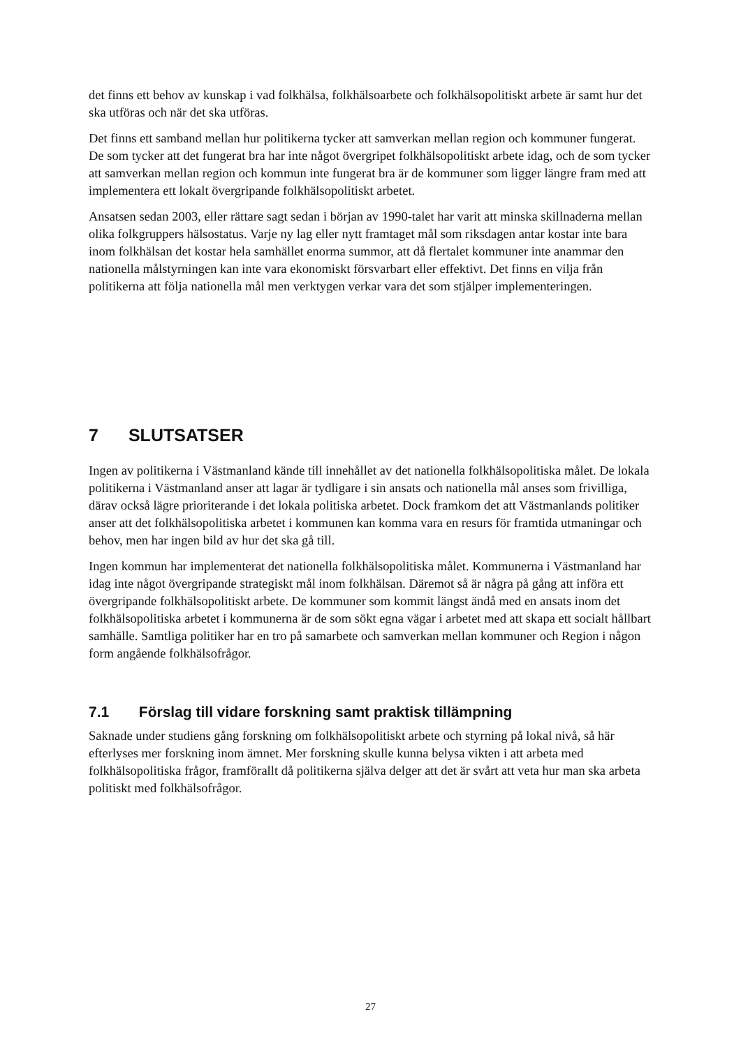det finns ett behov av kunskap i vad folkhälsa, folkhälsoarbete och folkhälsopolitiskt arbete är samt hur det ska utföras och när det ska utföras.
Det finns ett samband mellan hur politikerna tycker att samverkan mellan region och kommuner fungerat. De som tycker att det fungerat bra har inte något övergripet folkhälsopolitiskt arbete idag, och de som tycker att samverkan mellan region och kommun inte fungerat bra är de kommuner som ligger längre fram med att implementera ett lokalt övergripande folkhälsopolitiskt arbetet.
Ansatsen sedan 2003, eller rättare sagt sedan i början av 1990-talet har varit att minska skillnaderna mellan olika folkgruppers hälsostatus. Varje ny lag eller nytt framtaget mål som riksdagen antar kostar inte bara inom folkhälsan det kostar hela samhället enorma summor, att då flertalet kommuner inte anammar den nationella målstyrningen kan inte vara ekonomiskt försvarbart eller effektivt. Det finns en vilja från politikerna att följa nationella mål men verktygen verkar vara det som stjälper implementeringen.
7 SLUTSATSER
Ingen av politikerna i Västmanland kände till innehållet av det nationella folkhälsopolitiska målet. De lokala politikerna i Västmanland anser att lagar är tydligare i sin ansats och nationella mål anses som frivilliga, därav också lägre prioriterande i det lokala politiska arbetet. Dock framkom det att Västmanlands politiker anser att det folkhälsopolitiska arbetet i kommunen kan komma vara en resurs för framtida utmaningar och behov, men har ingen bild av hur det ska gå till.
Ingen kommun har implementerat det nationella folkhälsopolitiska målet. Kommunerna i Västmanland har idag inte något övergripande strategiskt mål inom folkhälsan. Däremot så är några på gång att införa ett övergripande folkhälsopolitiskt arbete. De kommuner som kommit längst ändå med en ansats inom det folkhälsopolitiska arbetet i kommunerna är de som sökt egna vägar i arbetet med att skapa ett socialt hållbart samhälle. Samtliga politiker har en tro på samarbete och samverkan mellan kommuner och Region i någon form angående folkhälsofrågor.
7.1 Förslag till vidare forskning samt praktisk tillämpning
Saknade under studiens gång forskning om folkhälsopolitiskt arbete och styrning på lokal nivå, så här efterlyses mer forskning inom ämnet. Mer forskning skulle kunna belysa vikten i att arbeta med folkhälsopolitiska frågor, framförallt då politikerna själva delger att det är svårt att veta hur man ska arbeta politiskt med folkhälsofrågor.
27